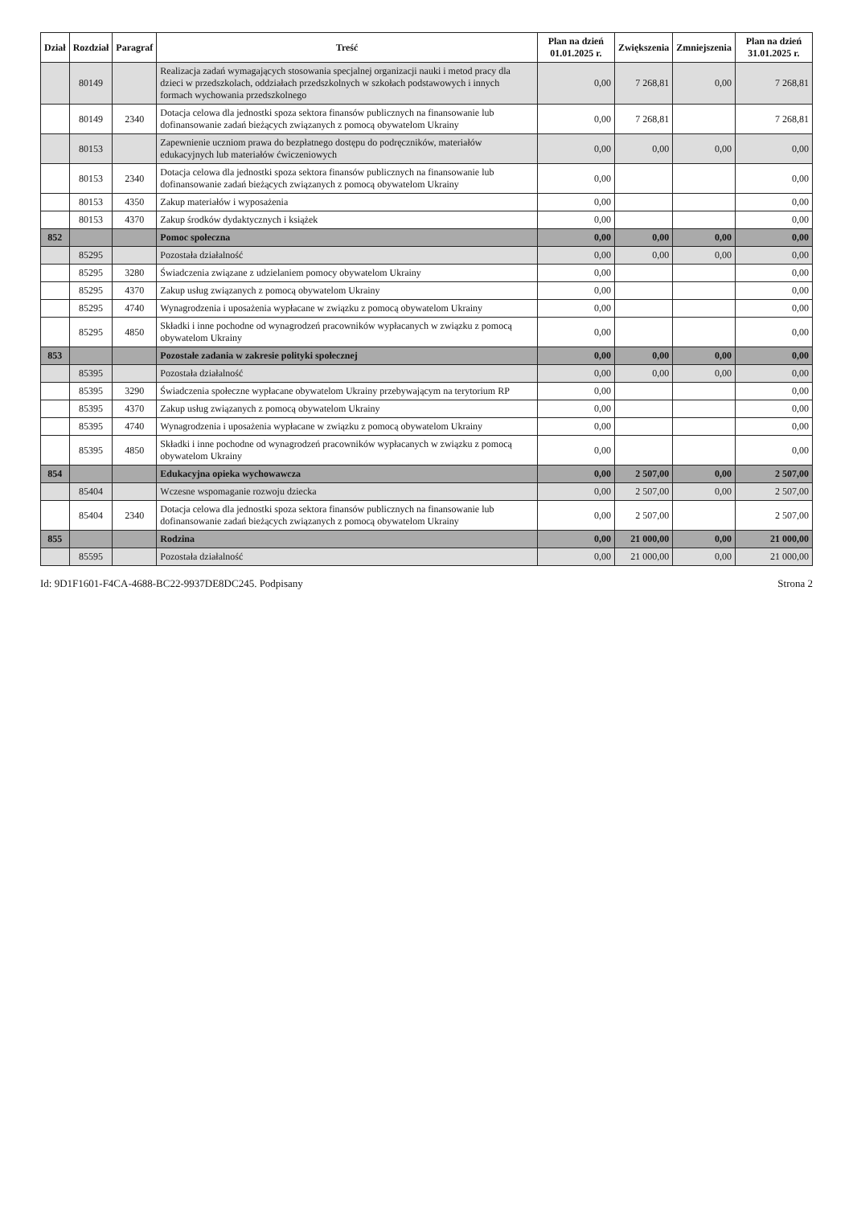| Dział | Rozdział | Paragraf | Treść | Plan na dzień 01.01.2025 r. | Zwiększenia | Zmniejszenia | Plan na dzień 31.01.2025 r. |
| --- | --- | --- | --- | --- | --- | --- | --- |
| | 80149 | | Realizacja zadań wymagających stosowania specjalnej organizacji nauki i metod pracy dla dzieci w przedszkolach, oddziałach przedszkolnych w szkołach podstawowych i innych formach wychowania przedszkolnego | 0,00 | 7 268,81 | 0,00 | 7 268,81 |
| | 80149 | 2340 | Dotacja celowa dla jednostki spoza sektora finansów publicznych na finansowanie lub dofinansowanie zadań bieżących związanych z pomocą obywatelom Ukrainy | 0,00 | 7 268,81 | | 7 268,81 |
| | 80153 | | Zapewnienie uczniom prawa do bezpłatnego dostępu do podręczników, materiałów edukacyjnych lub materiałów ćwiczeniowych | 0,00 | 0,00 | 0,00 | 0,00 |
| | 80153 | 2340 | Dotacja celowa dla jednostki spoza sektora finansów publicznych na finansowanie lub dofinansowanie zadań bieżących związanych z pomocą obywatelom Ukrainy | 0,00 | | | 0,00 |
| | 80153 | 4350 | Zakup materiałów i wyposażenia | 0,00 | | | 0,00 |
| | 80153 | 4370 | Zakup środków dydaktycznych i książek | 0,00 | | | 0,00 |
| 852 | | | Pomoc społeczna | 0,00 | 0,00 | 0,00 | 0,00 |
| | 85295 | | Pozostała działalność | 0,00 | 0,00 | 0,00 | 0,00 |
| | 85295 | 3280 | Świadczenia związane z udzielaniem pomocy obywatelom Ukrainy | 0,00 | | | 0,00 |
| | 85295 | 4370 | Zakup usług związanych z pomocą obywatelom Ukrainy | 0,00 | | | 0,00 |
| | 85295 | 4740 | Wynagrodzenia i uposażenia wypłacane w związku z pomocą obywatelom Ukrainy | 0,00 | | | 0,00 |
| | 85295 | 4850 | Składki i inne pochodne od wynagrodzeń pracowników wypłacanych w związku z pomocą obywatelom Ukrainy | 0,00 | | | 0,00 |
| 853 | | | Pozostałe zadania w zakresie polityki społecznej | 0,00 | 0,00 | 0,00 | 0,00 |
| | 85395 | | Pozostała działalność | 0,00 | 0,00 | 0,00 | 0,00 |
| | 85395 | 3290 | Świadczenia społeczne wypłacane obywatelom Ukrainy przebywającym na terytorium RP | 0,00 | | | 0,00 |
| | 85395 | 4370 | Zakup usług związanych z pomocą obywatelom Ukrainy | 0,00 | | | 0,00 |
| | 85395 | 4740 | Wynagrodzenia i uposażenia wypłacane w związku z pomocą obywatelom Ukrainy | 0,00 | | | 0,00 |
| | 85395 | 4850 | Składki i inne pochodne od wynagrodzeń pracowników wypłacanych w związku z pomocą obywatelom Ukrainy | 0,00 | | | 0,00 |
| 854 | | | Edukacyjna opieka wychowawcza | 0,00 | 2 507,00 | 0,00 | 2 507,00 |
| | 85404 | | Wczesne wspomaganie rozwoju dziecka | 0,00 | 2 507,00 | 0,00 | 2 507,00 |
| | 85404 | 2340 | Dotacja celowa dla jednostki spoza sektora finansów publicznych na finansowanie lub dofinansowanie zadań bieżących związanych z pomocą obywatelom Ukrainy | 0,00 | 2 507,00 | | 2 507,00 |
| 855 | | | Rodzina | 0,00 | 21 000,00 | 0,00 | 21 000,00 |
| | 85595 | | Pozostała działalność | 0,00 | 21 000,00 | 0,00 | 21 000,00 |
Id: 9D1F1601-F4CA-4688-BC22-9937DE8DC245. Podpisany Strona 2